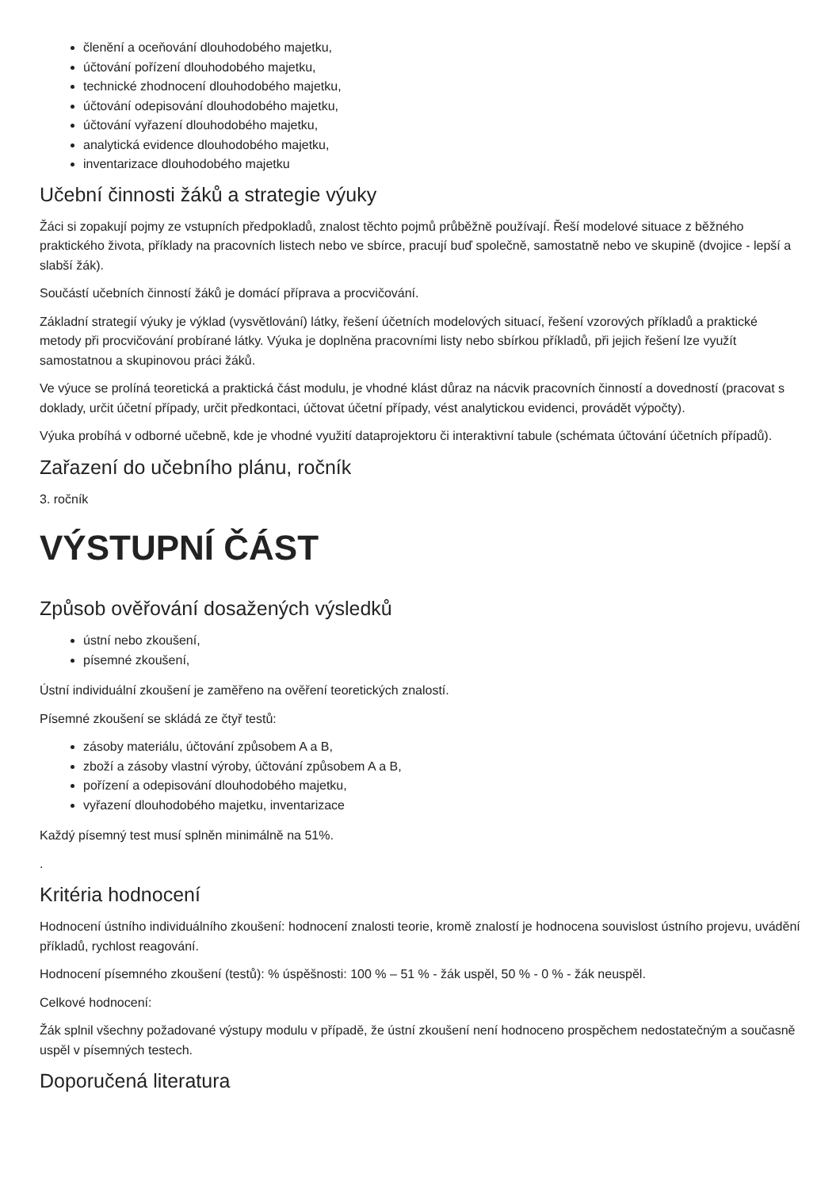členění a oceňování dlouhodobého majetku,
účtování pořízení dlouhodobého majetku,
technické zhodnocení dlouhodobého majetku,
účtování odepisování dlouhodobého majetku,
účtování vyřazení dlouhodobého majetku,
analytická evidence dlouhodobého majetku,
inventarizace dlouhodobého majetku
Učební činnosti žáků a strategie výuky
Žáci si zopakují pojmy ze vstupních předpokladů, znalost těchto pojmů průběžně používají. Řeší modelové situace z běžného praktického života, příklady na pracovních listech nebo ve sbírce, pracují buď společně, samostatně nebo ve skupině (dvojice - lepší a slabší žák).
Součástí učebních činností žáků je domácí příprava a procvičování.
Základní strategií výuky je výklad (vysvětlování) látky, řešení účetních modelových situací, řešení vzorových příkladů a praktické metody při procvičování probírané látky. Výuka je doplněna pracovními listy nebo sbírkou příkladů, při jejich řešení lze využít samostatnou a skupinovou práci žáků.
Ve výuce se prolíná teoretická a praktická část modulu, je vhodné klást důraz na nácvik pracovních činností a dovedností (pracovat s doklady, určit účetní případy, určit předkontaci, účtovat účetní případy, vést analytickou evidenci, provádět výpočty).
Výuka probíhá v odborné učebně, kde je vhodné využití dataprojektoru či interaktivní tabule (schémata účtování účetních případů).
Zařazení do učebního plánu, ročník
3. ročník
VÝSTUPNÍ ČÁST
Způsob ověřování dosažených výsledků
ústní nebo zkoušení,
písemné zkoušení,
Ústní individuální zkoušení je zaměřeno na ověření teoretických znalostí.
Písemné zkoušení se skládá ze čtyř testů:
zásoby materiálu, účtování způsobem A a B,
zboží a zásoby vlastní výroby, účtování způsobem A a B,
pořízení a odepisování dlouhodobého majetku,
vyřazení dlouhodobého majetku, inventarizace
Každý písemný test musí splněn minimálně na 51%.
.
Kritéria hodnocení
Hodnocení ústního individuálního zkoušení: hodnocení znalosti teorie, kromě znalostí je hodnocena souvislost ústního projevu, uvádění příkladů, rychlost reagování.
Hodnocení písemného zkoušení (testů): % úspěšnosti: 100 % – 51 % - žák uspěl, 50 % - 0 % - žák neuspěl.
Celkové hodnocení:
Žák splnil všechny požadované výstupy modulu v případě, že ústní zkoušení není hodnoceno prospěchem nedostatečným a současně uspěl v písemných testech.
Doporučená literatura